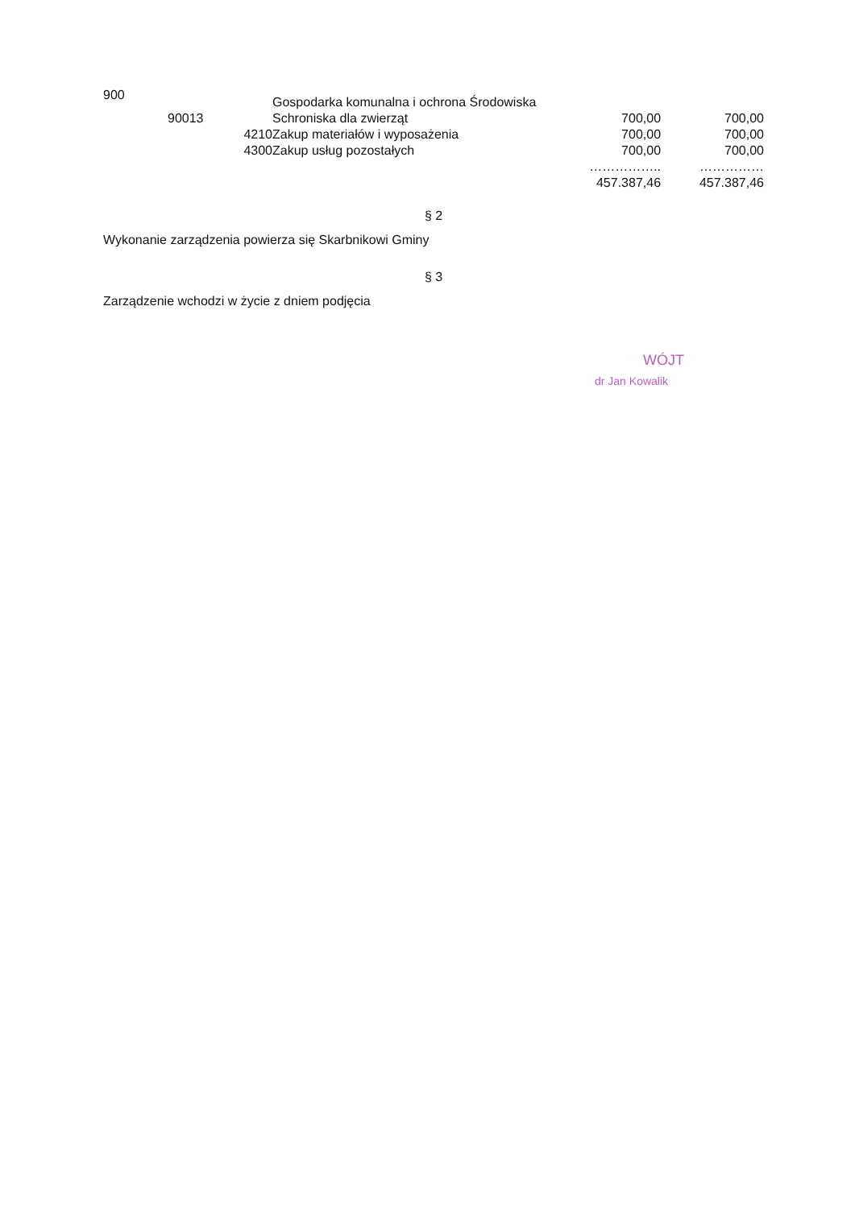| 900 | | | Gospodarka komunalna i ochrona Środowiska | | |
| | 90013 | | Schroniska dla zwierząt | 700,00 | 700,00 |
| | | 4210 | Zakup materiałów i wyposażenia | 700,00 | 700,00 |
| | | 4300 | Zakup usług pozostałych | 700,00 | 700,00 |
| | | | | …………….. | …………… |
| | | | | 457.387,46 | 457.387,46 |
§ 2
Wykonanie zarządzenia powierza się Skarbnikowi Gminy
§ 3
Zarządzenie wchodzi w życie z dniem podjęcia
WÓJT
dr Jan Kowalik